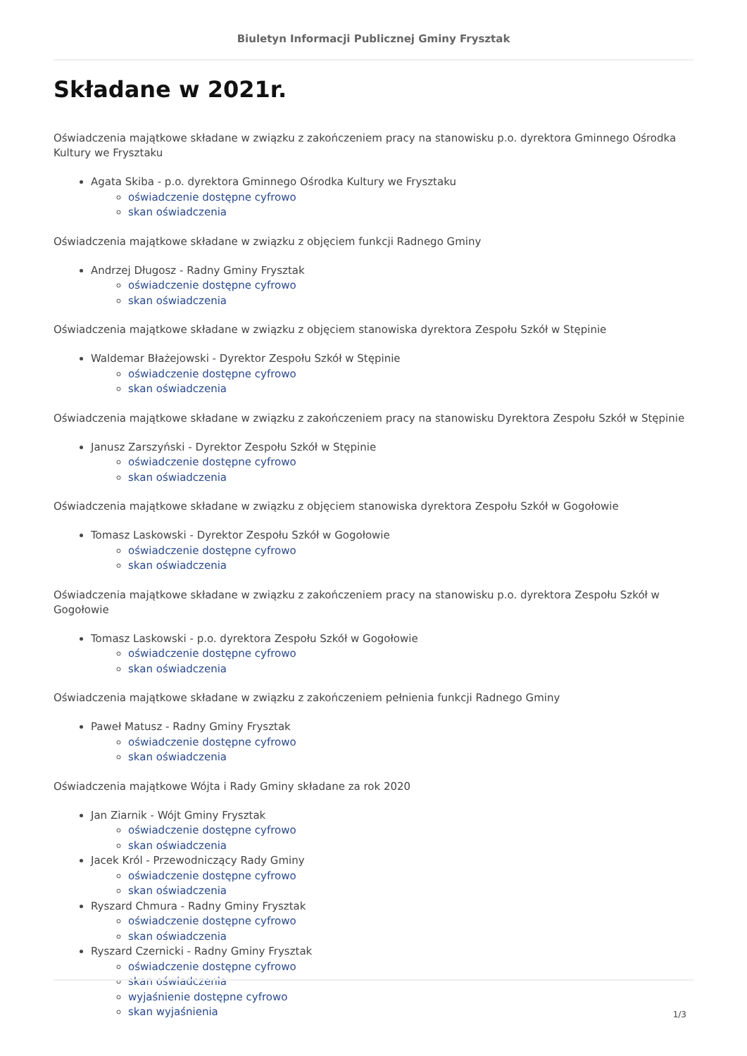Biuletyn Informacji Publicznej Gminy Frysztak
Składane w 2021r.
Oświadczenia majątkowe składane w związku z zakończeniem pracy na stanowisku p.o. dyrektora Gminnego Ośrodka Kultury we Frysztaku
Agata Skiba - p.o. dyrektora Gminnego Ośrodka Kultury we Frysztaku
oświadczenie dostępne cyfrowo
skan oświadczenia
Oświadczenia majątkowe składane w związku z objęciem funkcji Radnego Gminy
Andrzej Długosz - Radny Gminy Frysztak
oświadczenie dostępne cyfrowo
skan oświadczenia
Oświadczenia majątkowe składane w związku z objęciem stanowiska dyrektora Zespołu Szkół w Stępinie
Waldemar Błażejowski - Dyrektor Zespołu Szkół w Stępinie
oświadczenie dostępne cyfrowo
skan oświadczenia
Oświadczenia majątkowe składane w związku z zakończeniem pracy na stanowisku Dyrektora Zespołu Szkół w Stępinie
Janusz Zarszyński - Dyrektor Zespołu Szkół w Stępinie
oświadczenie dostępne cyfrowo
skan oświadczenia
Oświadczenia majątkowe składane w związku z objęciem stanowiska dyrektora Zespołu Szkół w Gogołowie
Tomasz Laskowski - Dyrektor Zespołu Szkół w Gogołowie
oświadczenie dostępne cyfrowo
skan oświadczenia
Oświadczenia majątkowe składane w związku z zakończeniem pracy na stanowisku p.o. dyrektora Zespołu Szkół w Gogołowie
Tomasz Laskowski - p.o. dyrektora Zespołu Szkół w Gogołowie
oświadczenie dostępne cyfrowo
skan oświadczenia
Oświadczenia majątkowe składane w związku z zakończeniem pełnienia funkcji Radnego Gminy
Paweł Matusz - Radny Gminy Frysztak
oświadczenie dostępne cyfrowo
skan oświadczenia
Oświadczenia majątkowe Wójta i Rady Gminy składane za rok 2020
Jan Ziarnik - Wójt Gminy Frysztak
oświadczenie dostępne cyfrowo
skan oświadczenia
Jacek Król - Przewodniczący Rady Gminy
oświadczenie dostępne cyfrowo
skan oświadczenia
Ryszard Chmura - Radny Gminy Frysztak
oświadczenie dostępne cyfrowo
skan oświadczenia
Ryszard Czernicki - Radny Gminy Frysztak
oświadczenie dostępne cyfrowo
skan oświadczenia
wyjaśnienie dostępne cyfrowo
skan wyjaśnienia
1/3